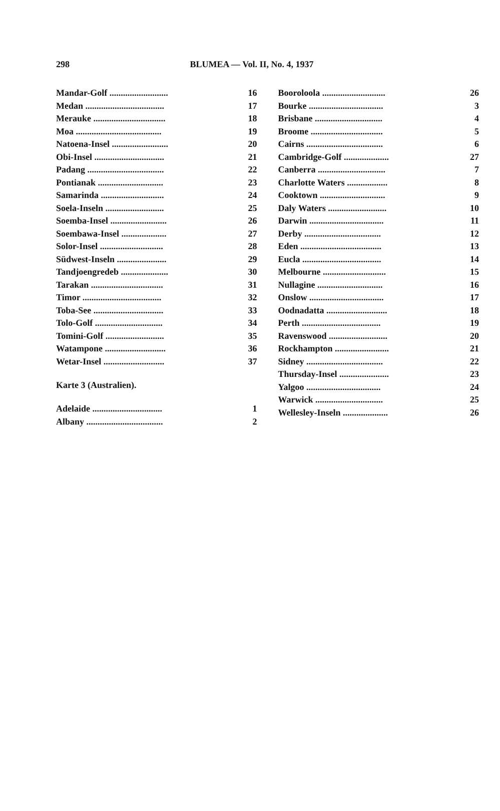298 BLUMEA — Vol. II, No. 4, 1937
| Mandar-Golf .......................... | 16 |
| Medan ................................... | 17 |
| Merauke ................................ | 18 |
| Moa ...................................... | 19 |
| Natoena-Insel ......................... | 20 |
| Obi-Insel ............................... | 21 |
| Padang .................................. | 22 |
| Pontianak ............................. | 23 |
| Samarinda ............................ | 24 |
| Soela-Inseln .......................... | 25 |
| Soemba-Insel ......................... | 26 |
| Soembawa-Insel .................... | 27 |
| Solor-Insel ............................ | 28 |
| Südwest-Inseln ...................... | 29 |
| Tandjoengredeb ..................... | 30 |
| Tarakan ................................ | 31 |
| Timor ................................... | 32 |
| Toba-See ............................... | 33 |
| Tolo-Golf .............................. | 34 |
| Tomini-Golf .......................... | 35 |
| Watampone ........................... | 36 |
| Wetar-Insel ........................... | 37 |
Karte 3 (Australien).
| Adelaide ............................... | 1 |
| Albany .................................. | 2 |
| Booroloola ............................ | 26 |
| Bourke ................................. | 3 |
| Brisbane .............................. | 4 |
| Broome ................................ | 5 |
| Cairns .................................. | 6 |
| Cambridge-Golf .................... | 27 |
| Canberra .............................. | 7 |
| Charlotte Waters .................. | 8 |
| Cooktown ............................. | 9 |
| Daly Waters .......................... | 10 |
| Darwin ................................. | 11 |
| Derby .................................. | 12 |
| Eden .................................... | 13 |
| Eucla ................................... | 14 |
| Melbourne ............................ | 15 |
| Nullagine ............................. | 16 |
| Onslow ................................. | 17 |
| Oodnadatta ........................... | 18 |
| Perth ................................... | 19 |
| Ravenswood .......................... | 20 |
| Rockhampton ........................ | 21 |
| Sidney .................................. | 22 |
| Thursday-Insel ...................... | 23 |
| Yalgoo ................................. | 24 |
| Warwick .............................. | 25 |
| Wellesley-Inseln .................... | 26 |